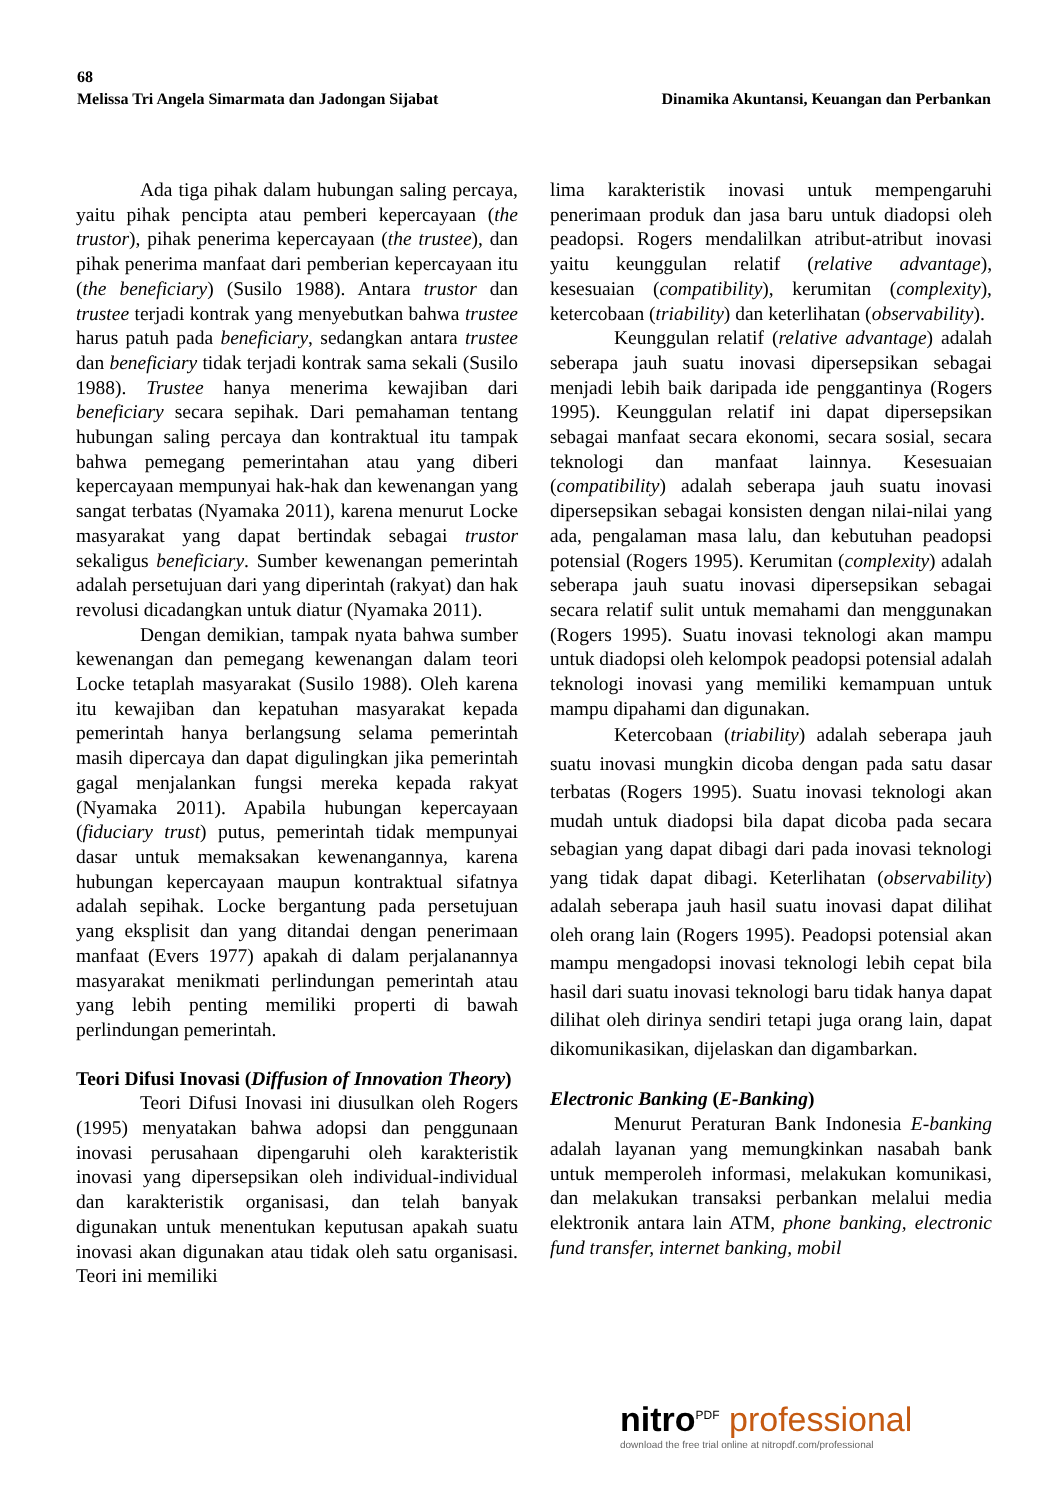68
Melissa Tri Angela Simarmata dan Jadongan Sijabat Dinamika Akuntansi, Keuangan dan Perbankan
Ada tiga pihak dalam hubungan saling percaya, yaitu pihak pencipta atau pemberi kepercayaan (the trustor), pihak penerima kepercayaan (the trustee), dan pihak penerima manfaat dari pemberian kepercayaan itu (the beneficiary) (Susilo 1988). Antara trustor dan trustee terjadi kontrak yang menyebutkan bahwa trustee harus patuh pada beneficiary, sedangkan antara trustee dan beneficiary tidak terjadi kontrak sama sekali (Susilo 1988). Trustee hanya menerima kewajiban dari beneficiary secara sepihak. Dari pemahaman tentang hubungan saling percaya dan kontraktual itu tampak bahwa pemegang pemerintahan atau yang diberi kepercayaan mempunyai hak-hak dan kewenangan yang sangat terbatas (Nyamaka 2011), karena menurut Locke masyarakat yang dapat bertindak sebagai trustor sekaligus beneficiary. Sumber kewenangan pemerintah adalah persetujuan dari yang diperintah (rakyat) dan hak revolusi dicadangkan untuk diatur (Nyamaka 2011).
Dengan demikian, tampak nyata bahwa sumber kewenangan dan pemegang kewenangan dalam teori Locke tetaplah masyarakat (Susilo 1988). Oleh karena itu kewajiban dan kepatuhan masyarakat kepada pemerintah hanya berlangsung selama pemerintah masih dipercaya dan dapat digulingkan jika pemerintah gagal menjalankan fungsi mereka kepada rakyat (Nyamaka 2011). Apabila hubungan kepercayaan (fiduciary trust) putus, pemerintah tidak mempunyai dasar untuk memaksakan kewenangannya, karena hubungan kepercayaan maupun kontraktual sifatnya adalah sepihak. Locke bergantung pada persetujuan yang eksplisit dan yang ditandai dengan penerimaan manfaat (Evers 1977) apakah di dalam perjalanannya masyarakat menikmati perlindungan pemerintah atau yang lebih penting memiliki properti di bawah perlindungan pemerintah.
Teori Difusi Inovasi (Diffusion of Innovation Theory)
Teori Difusi Inovasi ini diusulkan oleh Rogers (1995) menyatakan bahwa adopsi dan penggunaan inovasi perusahaan dipengaruhi oleh karakteristik inovasi yang dipersepsikan oleh individual-individual dan karakteristik organisasi, dan telah banyak digunakan untuk menentukan keputusan apakah suatu inovasi akan digunakan atau tidak oleh satu organisasi. Teori ini memiliki
lima karakteristik inovasi untuk mempengaruhi penerimaan produk dan jasa baru untuk diadopsi oleh peadopsi. Rogers mendalilkan atribut-atribut inovasi yaitu keunggulan relatif (relative advantage), kesesuaian (compatibility), kerumitan (complexity), ketercobaan (triability) dan keterlihatan (observability).
Keunggulan relatif (relative advantage) adalah seberapa jauh suatu inovasi dipersepsikan sebagai menjadi lebih baik daripada ide penggantinya (Rogers 1995). Keunggulan relatif ini dapat dipersepsikan sebagai manfaat secara ekonomi, secara sosial, secara teknologi dan manfaat lainnya. Kesesuaian (compatibility) adalah seberapa jauh suatu inovasi dipersepsikan sebagai konsisten dengan nilai-nilai yang ada, pengalaman masa lalu, dan kebutuhan peadopsi potensial (Rogers 1995). Kerumitan (complexity) adalah seberapa jauh suatu inovasi dipersepsikan sebagai secara relatif sulit untuk memahami dan menggunakan (Rogers 1995). Suatu inovasi teknologi akan mampu untuk diadopsi oleh kelompok peadopsi potensial adalah teknologi inovasi yang memiliki kemampuan untuk mampu dipahami dan digunakan.
Ketercobaan (triability) adalah seberapa jauh suatu inovasi mungkin dicoba dengan pada satu dasar terbatas (Rogers 1995). Suatu inovasi teknologi akan mudah untuk diadopsi bila dapat dicoba pada secara sebagian yang dapat dibagi dari pada inovasi teknologi yang tidak dapat dibagi. Keterlihatan (observability) adalah seberapa jauh hasil suatu inovasi dapat dilihat oleh orang lain (Rogers 1995). Peadopsi potensial akan mampu mengadopsi inovasi teknologi lebih cepat bila hasil dari suatu inovasi teknologi baru tidak hanya dapat dilihat oleh dirinya sendiri tetapi juga orang lain, dapat dikomunikasikan, dijelaskan dan digambarkan.
Electronic Banking (E-Banking)
Menurut Peraturan Bank Indonesia E-banking adalah layanan yang memungkinkan nasabah bank untuk memperoleh informasi, melakukan komunikasi, dan melakukan transaksi perbankan melalui media elektronik antara lain ATM, phone banking, electronic fund transfer, internet banking, mobil
nitro<sup>PDF</sup> professional
download the free trial online at nitropdf.com/professional